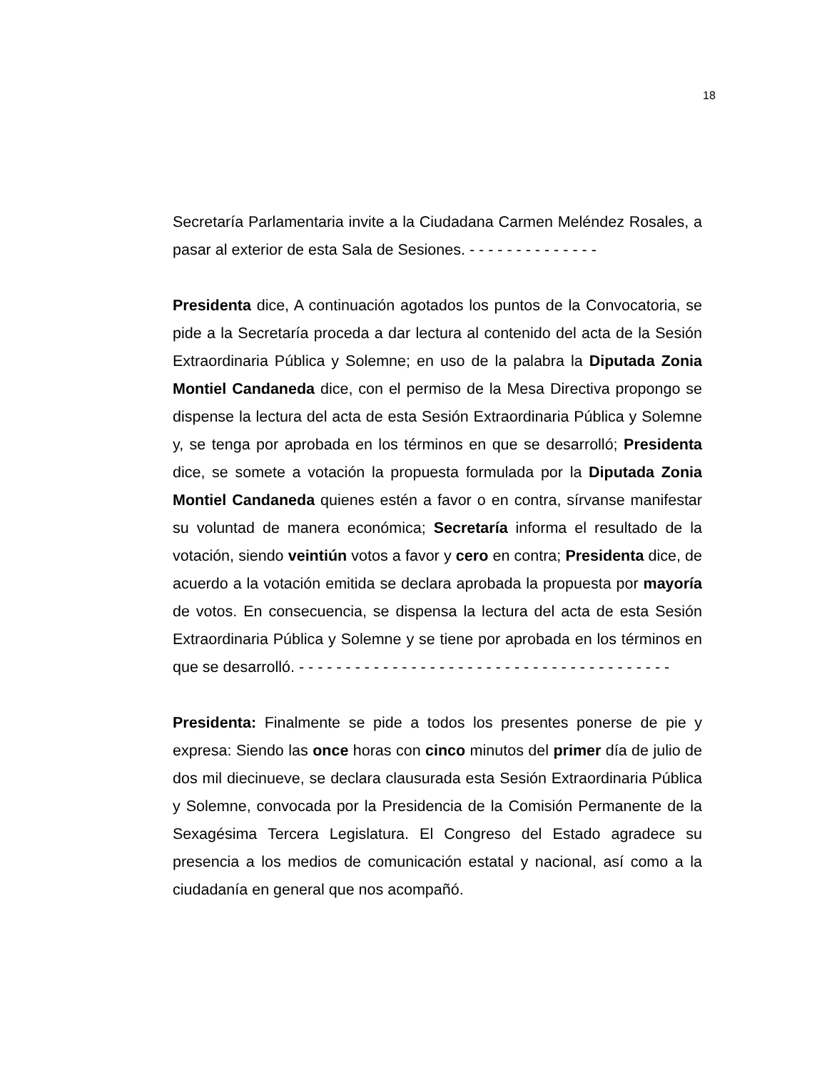18
Secretaría Parlamentaria invite a la Ciudadana Carmen Meléndez Rosales, a pasar al exterior de esta Sala de Sesiones. - - - - - - - - - - - - - -
Presidenta dice, A continuación agotados los puntos de la Convocatoria, se pide a la Secretaría proceda a dar lectura al contenido del acta de la Sesión Extraordinaria Pública y Solemne; en uso de la palabra la Diputada Zonia Montiel Candaneda dice, con el permiso de la Mesa Directiva propongo se dispense la lectura del acta de esta Sesión Extraordinaria Pública y Solemne y, se tenga por aprobada en los términos en que se desarrolló; Presidenta dice, se somete a votación la propuesta formulada por la Diputada Zonia Montiel Candaneda quienes estén a favor o en contra, sírvanse manifestar su voluntad de manera económica; Secretaría informa el resultado de la votación, siendo veintiún votos a favor y cero en contra; Presidenta dice, de acuerdo a la votación emitida se declara aprobada la propuesta por mayoría de votos. En consecuencia, se dispensa la lectura del acta de esta Sesión Extraordinaria Pública y Solemne y se tiene por aprobada en los términos en que se desarrolló. - - - - - - - - - - - - - - - - - - - - - - - - - - - - - - - - - - - - - - - -
Presidenta: Finalmente se pide a todos los presentes ponerse de pie y expresa: Siendo las once horas con cinco minutos del primer día de julio de dos mil diecinueve, se declara clausurada esta Sesión Extraordinaria Pública y Solemne, convocada por la Presidencia de la Comisión Permanente de la Sexagésima Tercera Legislatura. El Congreso del Estado agradece su presencia a los medios de comunicación estatal y nacional, así como a la ciudadanía en general que nos acompañó.